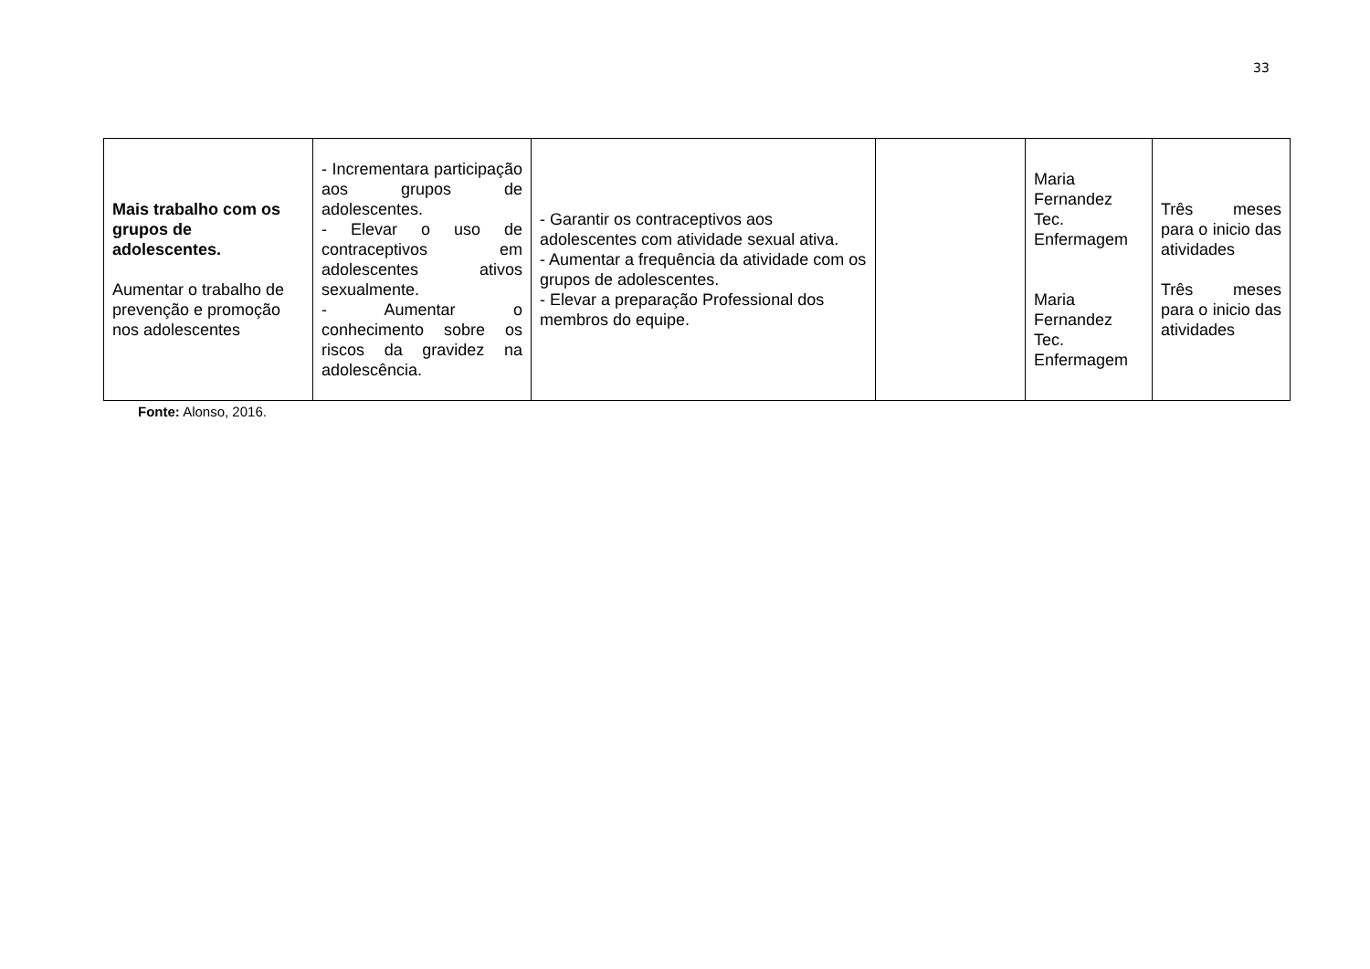33
| Mais trabalho com os grupos de adolescentes. Aumentar o trabalho de prevenção e promoção nos adolescentes | - Incrementara participação aos grupos de adolescentes. - Elevar o uso de contraceptivos em adolescentes ativos sexualmente. - Aumentar o conhecimento sobre os riscos da gravidez na adolescência. | - Garantir os contraceptivos aos adolescentes com atividade sexual ativa. - Aumentar a frequência da atividade com os grupos de adolescentes. - Elevar a preparação Professional dos membros do equipe. | | Maria Fernandez Tec. Enfermagem Maria Fernandez Tec. Enfermagem | Três meses para o inicio das atividades Três meses para o inicio das atividades |
Fonte: Alonso, 2016.